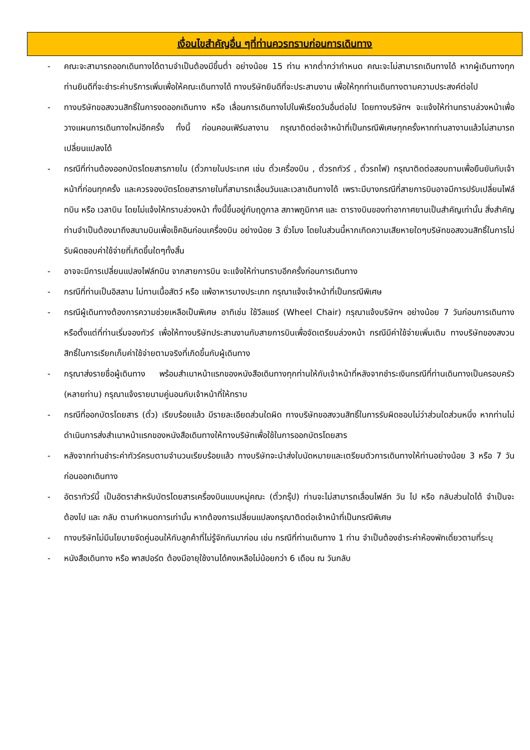เงื่อนไขสำคัญอื่น ๆที่ท่านควรทราบก่อนการเดินทาง
- คณะจะสามารถออกเดินทางได้ตามจำเป็นต้องมีขึ้นต่ำ อย่างน้อย 15 ท่าน หากต่ำกว่ากำหนด คณะจะไม่สามารถเดินทางได้ หากผู้เดินทางทุกท่านยินดีที่จะชำระค่าบริการเพิ่มเพื่อให้คณะเดินทางได้ ทางบริษัทยินดีที่จะประสานงาน เพื่อให้ทุกท่านเดินทางตามความประสงค์ต่อไป
- ทางบริษัทขอสงวนสิทธิ์ในการงดออกเดินทาง หรือ เลื่อนการเดินทางไปในพีเรียดวันอื่นต่อไป โดยทางบริษัทฯ จะแจ้งให้ท่านทราบล่วงหน้าเพื่อวางแผนการเดินทางใหม่อีกครั้ง ทั้งนี้ ก่อนคอนเฟิร์มลางาน กรุณาติดต่อเจ้าหน้าที่เป็นกรณีพิเศษทุกครั้งหากท่านลางานแล้วไม่สามารถเปลี่ยนแปลงได้
- กรณีที่ท่านต้องออกบัตรโดยสารภายใน (ตั๋วภายในประเทศ เช่น ตั๋วเครื่องบิน , ตั๋วรถทัวร์ , ตั๋วรถไฟ) กรุณาติดต่อสอบถามเพื่อยืนยันกับเจ้าหน้าที่ก่อนทุกครั้ง และควรจองบัตรโดยสารภายในที่สามารถเลื่อนวันและเวลาเดินทางได้ เพราะมีบางกรณีที่สายการบินอาจมีการปรับเปลี่ยนไฟล์ทบิน หรือ เวลาบิน โดยไม่แจ้งให้ทราบล่วงหน้า ทั้งนี้ขึ้นอยู่กับฤดูกาล สภาพภูมิกาศ และ ตารางบินของท่าอากาศยานเป็นสำคัญเท่านั้น สิ่งสำคัญ ท่านจำเป็นต้องมาถึงสนามบินเพื่อเช็คอินก่อนเครื่องบิน อย่างน้อย 3 ชั่วโมง โดยในส่วนนี้หากเกิดความเสียหายใดๆบริษัทขอสงวนสิทธิ์ในการไม่รับผิดชอบค่าใช้จ่ายที่เกิดขึ้นใดๆทั้งสิ้น
- อาจจะมีการเปลี่ยนแปลงไฟล์ทบิน จากสายการบิน จะแจ้งให้ท่านทราบอีกครั้งก่อนการเดินทาง
- กรณีที่ท่านเป็นอิสลาม ไม่ทานเนื้อสัตว์ หรือ แพ้อาหารบางประเภท กรุณาแจ้งเจ้าหน้าที่เป็นกรณีพิเศษ
- กรณีผู้เดินทางต้องการความช่วยเหลือเป็นพิเศษ อาทิเช่น ใช้วีลแชร์ (Wheel Chair) กรุณาแจ้งบริษัทฯ อย่างน้อย 7 วันก่อนการเดินทาง หรือตั้งแต่ที่ท่านเริ่มจองทัวร์ เพื่อให้ทางบริษัทประสานงานกับสายการบินเพื่อจัดเตรียมล่วงหน้า กรณีมีค่าใช้จ่ายเพิ่มเติม ทางบริษัทของสงวนสิทธิ์ในการเรียกเก็บค่าใช้จ่ายตามจริงที่เกิดขึ้นกับผู้เดินทาง
- กรุณาส่งรายชื่อผู้เดินทาง พร้อมสำเนาหน้าแรกของหนังสือเดินทางทุกท่านให้กับเจ้าหน้าที่หลังจากชำระเงินกรณีที่ท่านเดินทางเป็นครอบครัว (หลายท่าน) กรุณาแจ้งรายนามคู่นอนกับเจ้าหน้าที่ให้ทราบ
- กรณีที่ออกบัตรโดยสาร (ตั๋ว) เรียบร้อยแล้ว มีรายละเอียดส่วนใดผิด ทางบริษัทขอสงวนสิทธิ์ในการรับผิดชอบไม่ว่าส่วนใดส่วนหนึ่ง หากท่านไม่ดำเนินการส่งสำเนาหน้าแรกของหนังสือเดินทางให้ทางบริษัทเพื่อใช้ในการออกบัตรโดยสาร
- หลังจากท่านชำระค่าทัวร์ครบตามจำนวนเรียบร้อยแล้ว ทางบริษัทจะนำส่งใบนัดหมายและเตรียมตัวการเดินทางให้ท่านอย่างน้อย 3 หรือ 7 วัน ก่อนออกเดินทาง
- อัตราทัวร์นี้ เป็นอัตราสำหรับบัตรโดยสารเครื่องบินแบบหมู่คณะ (ตั๋วกรุ๊ป) ท่านจะไม่สามารถเลื่อนไฟล์ท วัน ไป หรือ กลับส่วนใดได้ จำเป็นจะต้องไป และ กลับ ตามกำหนดการเท่านั้น หากต้องการเปลี่ยนแปลงกรุณาติดต่อเจ้าหน้าที่เป็นกรณีพิเศษ
- ทางบริษัทไม่มีนโยบายจัดคู่นอนให้กับลูกค้าที่ไม่รู้จักกันมาก่อน เช่น กรณีที่ท่านเดินทาง 1 ท่าน จำเป็นต้องชำระค่าห้องพักเดี่ยวตามที่ระบุ
- หนังสือเดินทาง หรือ พาสปอร์ต ต้องมีอายุใช้งานได้คงเหลือไม่น้อยกว่า 6 เดือน ณ วันกลับ